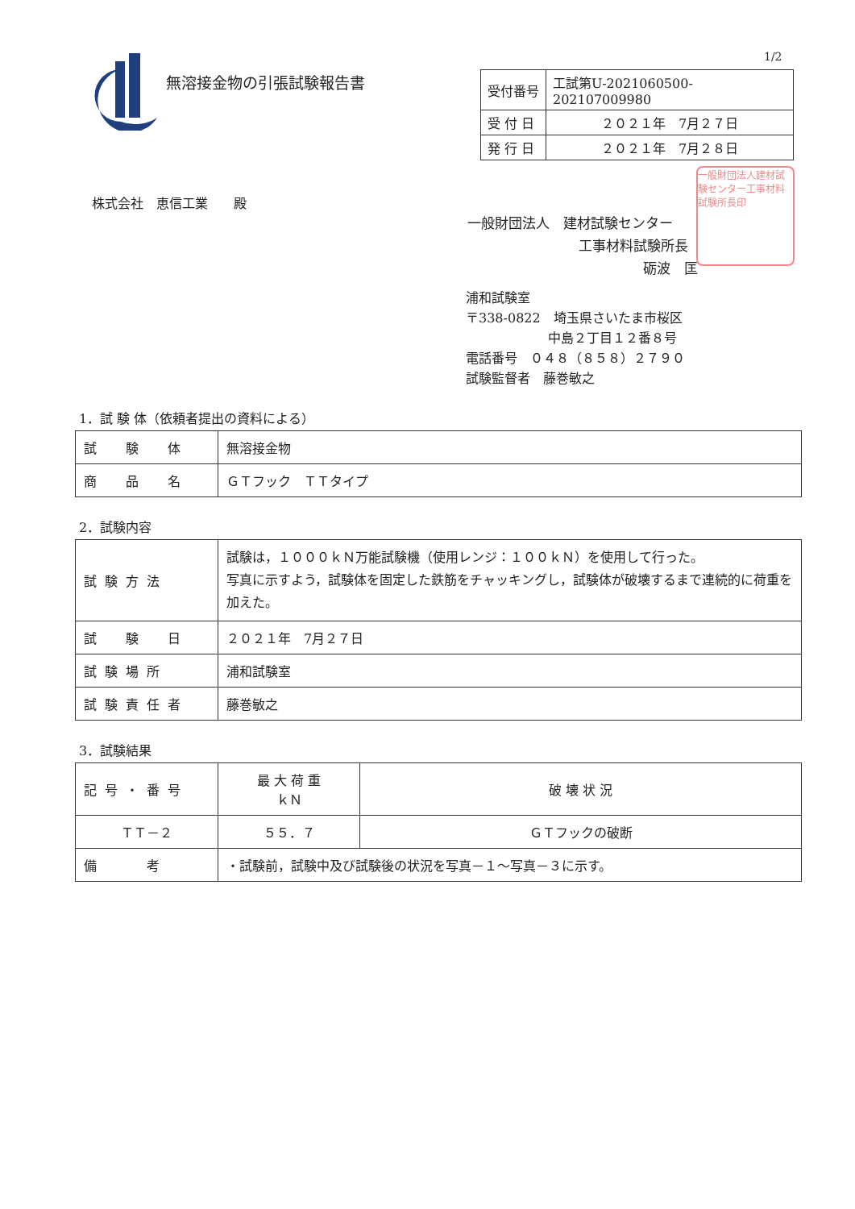1/2
無溶接金物の引張試験報告書
| 受付番号 | 工試第U-2021060500-202107009980 |
| 受 付 日 | ２０２１年 7月２７日 |
| 発 行 日 | ２０２１年 7月２８日 |
株式会社　恵信工業　　殿
一般財団法人　建材試験センター
工事材料試験所長
砺波　匡
一般財団法人建材試験センター工事材料試験所長印
浦和試験室
〒338-0822　埼玉県さいたま市桜区
中島２丁目１２番８号
電話番号　０４８（８５８）２７９０
試験監督者　藤巻敏之
1．試 験 体（依頼者提出の資料による）
| 試 験 体 | 無溶接金物 |
| 商 品 名 | ＧＴフック ＴＴタイプ |
2．試験内容
| 試験方法 | 試験は，１０００ｋＮ万能試験機（使用レンジ：１００ｋＮ）を使用して行った。 写真に示すよう，試験体を固定した鉄筋をチャッキングし，試験体が破壊するまで連続的に荷重を加えた。 |
| 試 験 日 | ２０２１年 7月２７日 |
| 試験場所 | 浦和試験室 |
| 試験責任者 | 藤巻敏之 |
3．試験結果
| 記号・番号 | 最 大 荷 重 ｋＮ | 破 壊 状 況 |
| --- | --- | --- |
| ＴＴ－２ | ５５．７ | ＧＴフックの破断 |
| 備 考 | ・試験前，試験中及び試験後の状況を写真－１～写真－３に示す。 | |